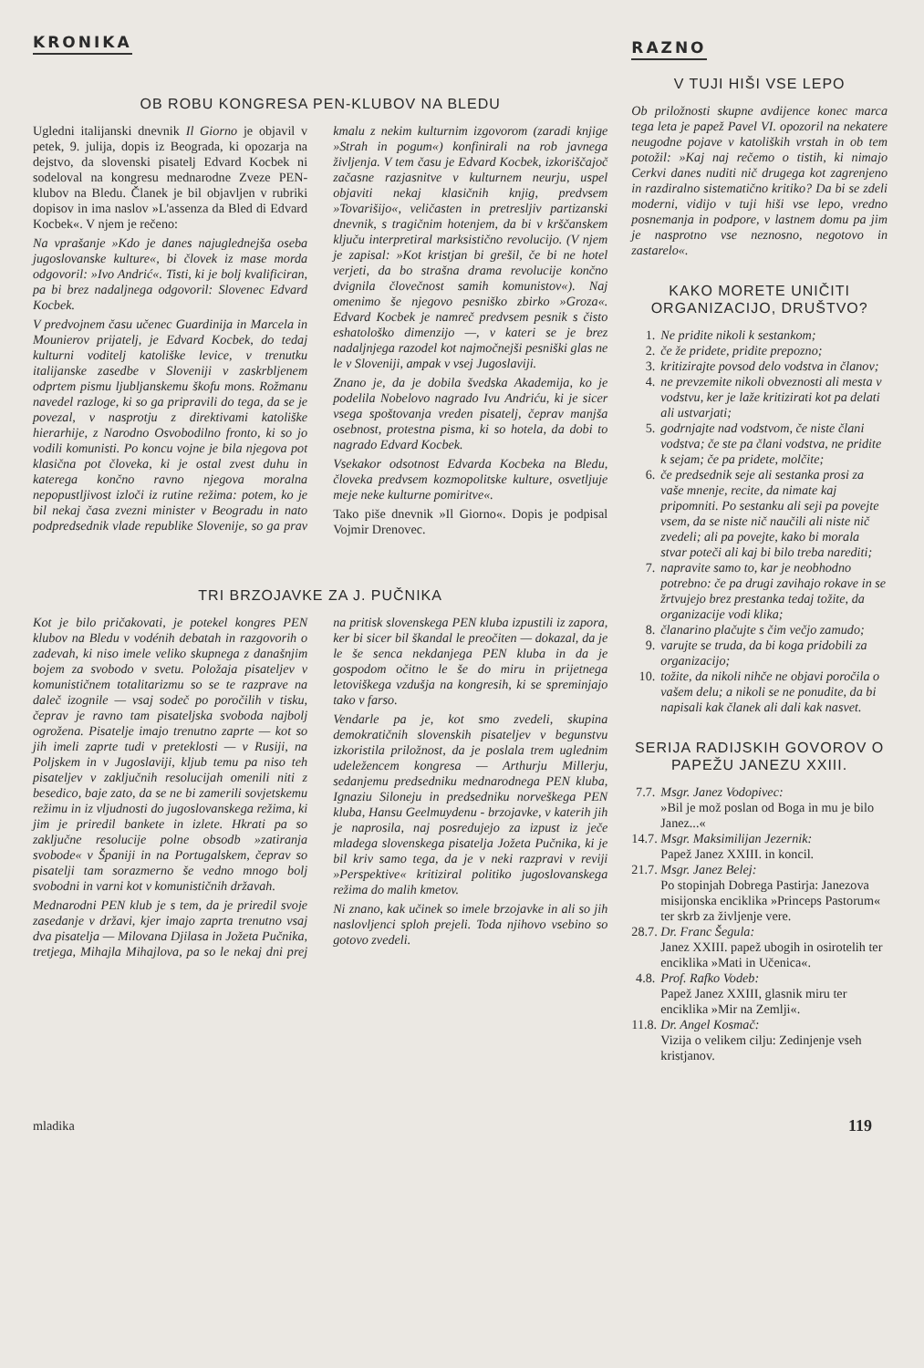KRONIKA
OB ROBU KONGRESA PEN-KLUBOV NA BLEDU
Ugledni italijanski dnevnik Il Giorno je objavil v petek, 9. julija, dopis iz Beograda, ki opozarja na dejstvo, da slovenski pisatelj Edvard Kocbek ni sodeloval na kongresu mednarodne Zveze PEN-klubov na Bledu. Članek je bil objavljen v rubriki dopisov in ima naslov »L'assenza da Bled di Edvard Kocbek«. V njem je rečeno:
Na vprašanje »Kdo je danes najuglednejša oseba jugoslovanske kulture«, bi človek iz mase morda odgovoril: »Ivo Andrić«. Tisti, ki je bolj kvalificiran, pa bi brez nadaljnega odgovoril: Slovenec Edvard Kocbek.
V predvojnem času učenec Guardinija in Marcela in Mounierov prijatelj, je Edvard Kocbek, do tedaj kulturni voditelj katoliške levice, v trenutku italijanske zasedbe v Sloveniji v zaskrbljenem odprtem pismu ljubljanskemu škofu mons. Rožmanu navedel razloge, ki so ga pripravili do tega, da se je povezal, v nasprotju z direktivami katoliške hierarhije, z Narodno Osvobodilno fronto, ki so jo vodili komunisti. Po koncu vojne je bila njegova pot klasična pot človeka, ki je ostal zvest duhu in katerega končno ravno njegova moralna nepopustljivost izloči iz rutine režima: potem, ko je bil nekaj časa zvezni minister v Beogradu in nato podpredsednik vlade republike Slovenije, so ga prav kmalu z nekim kulturnim izgovorom (zaradi knjige »Strah in pogum«) konfinirali na rob javnega življenja. V tem času je Edvard Kocbek, izkoriščajoč začasne razjasnitve v kulturnem neurju, uspel objaviti nekaj klasičnih knjig, predvsem »Tovarišijo«, veličasten in pretresljiv partizanski dnevnik, s tragičnim hotenjem, da bi v krščanskem ključu interpretiral marksistično revolucijo. (V njem je zapisal: »Kot kristjan bi grešil, če bi ne hotel verjeti, da bo strašna drama revolucije končno dvignila človečnost samih komunistov«). Naj omenimo še njegovo pesniško zbirko »Groza«. Edvard Kocbek je namreč predvsem pesnik s čisto eshatološko dimenzijo —, v kateri se je brez nadaljnjega razodel kot najmočnejši pesniški glas ne le v Sloveniji, ampak v vsej Jugoslaviji.
Znano je, da je dobila švedska Akademija, ko je podelila Nobelovo nagrado Ivu Andriću, ki je sicer vsega spoštovanja vreden pisatelj, čeprav manjša osebnost, protestna pisma, ki so hotela, da dobi to nagrado Edvard Kocbek.
Vsekakor odsotnost Edvarda Kocbeka na Bledu, človeka predvsem kozmopolitske kulture, osvetljuje meje neke kulturne pomiritve«.
Tako piše dnevnik »Il Giorno«. Dopis je podpisal Vojmir Drenovec.
TRI BRZOJAVKE ZA J. PUČNIKA
Kot je bilo pričakovati, je potekel kongres PEN klubov na Bledu v vodénih debatah in razgovorih o zadevah, ki niso imele veliko skupnega z današnjim bojem za svobodo v svetu. Položaja pisateljev v komunističnem totalitarizmu so se te razprave na daleč izognile — vsaj sodeč po poročilih v tisku, čeprav je ravno tam pisateljska svoboda najbolj ogrožena. Pisatelje imajo trenutno zaprte — kot so jih imeli zaprte tudi v preteklosti — v Rusiji, na Poljskem in v Jugoslaviji, kljub temu pa niso teh pisateljev v zaključnih resolucijah omenili niti z besedico, baje zato, da se ne bi zamerili sovjetskemu režimu in iz vljudnosti do jugoslovanskega režima, ki jim je priredil bankete in izlete. Hkrati pa so zaključne resolucije polne obsodb »zatiranja svobode« v Španiji in na Portugalskem, čeprav so pisatelji tam sorazmerno še vedno mnogo bolj svobodni in varni kot v komunističnih državah.
Mednarodni PEN klub je s tem, da je priredil svoje zasedanje v državi, kjer imajo zaprta trenutno vsaj dva pisatelja — Milovana Djilasa in Jožeta Pučnika, tretjega, Mihajla Mihajlova, pa so le nekaj dni prej na pritisk slovenskega PEN kluba izpustili iz zapora, ker bi sicer bil škandal le preočiten — dokazal, da je le še senca nekdanjega PEN kluba in da je gospodom očitno le še do miru in prijetnega letoviškega vzdušja na kongresih, ki se spreminjajo tako v farso.
Vendarle pa je, kot smo zvedeli, skupina demokratičnih slovenskih pisateljev v begunstvu izkoristila priložnost, da je poslala trem uglednim udeležencem kongresa — Arthurju Millerju, sedanjemu predsedniku mednarodnega PEN kluba, Ignaziu Siloneju in predsedniku norveškega PEN kluba, Hansu Geelmuydenu - brzojavke, v katerih jih je naprosila, naj posredujejo za izpust iz ječe mladega slovenskega pisatelja Jožeta Pučnika, ki je bil kriv samo tega, da je v neki razpravi v reviji »Perspektive« kritiziral politiko jugoslovanskega režima do malih kmetov.
Ni znano, kak učinek so imele brzojavke in ali so jih naslovljenci sploh prejeli. Toda njihovo vsebino so gotovo zvedeli.
RAZNO
V TUJI HIŠI VSE LEPO
Ob priložnosti skupne avdijence konec marca tega leta je papež Pavel VI. opozoril na nekatere neugodne pojave v katoliških vrstah in ob tem potožil: »Kaj naj rečemo o tistih, ki nimajo Cerkvi danes nuditi nič drugega kot zagrenjeno in razdiralno sistematično kritiko? Da bi se zdeli moderni, vidijo v tuji hiši vse lepo, vredno posnemanja in podpore, v lastnem domu pa jim je nasprotno vse neznosno, negotovo in zastarelo«.
KAKO MORETE UNIČITI ORGANIZACIJO, DRUŠTVO?
1. Ne pridite nikoli k sestankom;
2. če že pridete, pridite prepozno;
3. kritizirajte povsod delo vodstva in članov;
4. ne prevzemite nikoli obveznosti ali mesta v vodstvu, ker je laže kritizirati kot pa delati ali ustvarjati;
5. godrnjajte nad vodstvom, če niste člani vodstva; če ste pa člani vodstva, ne pridite k sejam; če pa pridete, molčite;
6. če predsednik seje ali sestanka prosi za vaše mnenje, recite, da nimate kaj pripomniti. Po sestanku ali seji pa povejte vsem, da se niste nič naučili ali niste nič zvedeli; ali pa povejte, kako bi morala stvar poteči ali kaj bi bilo treba narediti;
7. napravite samo to, kar je neobhodno potrebno: če pa drugi zavihajo rokave in se žrtvujejo brez prestanka tedaj tožite, da organizacije vodi klika;
8. članarino plačujte s čim večjo zamudo;
9. varujte se truda, da bi koga pridobili za organizacijo;
10. tožite, da nikoli nihče ne objavi poročila o vašem delu; a nikoli se ne ponudite, da bi napisali kak članek ali dali kak nasvet.
SERIJA RADIJSKIH GOVOROV O PAPEŽU JANEZU XXIII.
7.7. Msgr. Janez Vodopivec:
»Bil je mož poslan od Boga in mu je bilo Janez...«
14.7. Msgr. Maksimilijan Jezernik:
Papež Janez XXIII. in koncil.
21.7. Msgr. Janez Belej:
Po stopinjah Dobrega Pastirja: Janezova misijonska enciklika »Princeps Pastorum« ter skrb za življenje vere.
28.7. Dr. Franc Šegula:
Janez XXIII. papež ubogih in osirotelih ter enciklika »Mati in Učenica«.
4.8. Prof. Rafko Vodeb:
Papež Janez XXIII, glasnik miru ter enciklika »Mir na Zemlji«.
11.8. Dr. Angel Kosmač:
Vizija o velikem cilju: Zedinjenje vseh kristjanov.
mladika 119